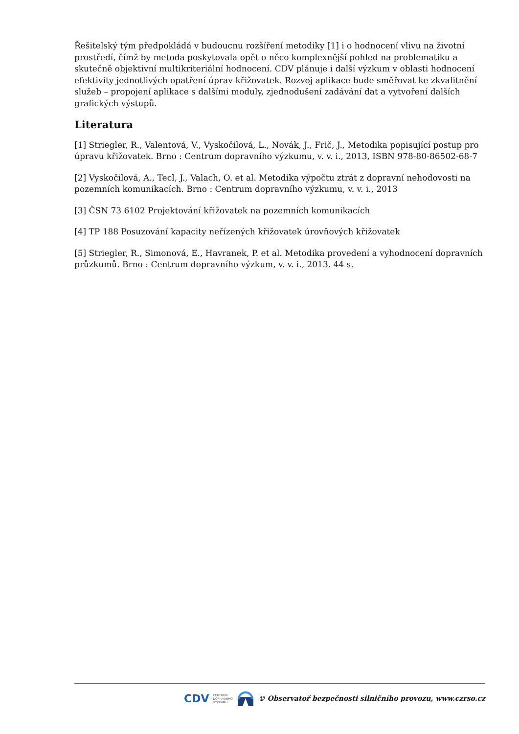Řešitelský tým předpokládá v budoucnu rozšíření metodiky [1] i o hodnocení vlivu na životní prostředí, čímž by metoda poskytovala opět o něco komplexnější pohled na problematiku a skutečně objektivní multikriteriální hodnocení. CDV plánuje i další výzkum v oblasti hodnocení efektivity jednotlivých opatření úprav křižovatek. Rozvoj aplikace bude směřovat ke zkvalitnění služeb – propojení aplikace s dalšími moduly, zjednodušení zadávání dat a vytvoření dalších grafických výstupů.
Literatura
[1] Striegler, R., Valentová, V., Vyskočilová, L., Novák, J., Frič, J., Metodika popisující postup pro úpravu křižovatek. Brno : Centrum dopravního výzkumu, v. v. i., 2013, ISBN 978-80-86502-68-7
[2] Vyskočilová, A., Tecl, J., Valach, O. et al. Metodika výpočtu ztrát z dopravní nehodovosti na pozemních komunikacích. Brno : Centrum dopravního výzkumu, v. v. i., 2013
[3] ČSN 73 6102 Projektování křižovatek na pozemních komunikacích
[4] TP 188 Posuzování kapacity neřízených křižovatek úrovňových křižovatek
[5] Striegler, R., Simonová, E., Havranek, P. et al. Metodika provedení a vyhodnocení dopravních průzkumů. Brno : Centrum dopravního výzkum, v. v. i., 2013. 44 s.
CDV CENTRUM
DOPRAVNÍHO
VÝZKUMU © Observatoř bezpečnosti silničního provozu, www.czrso.cz